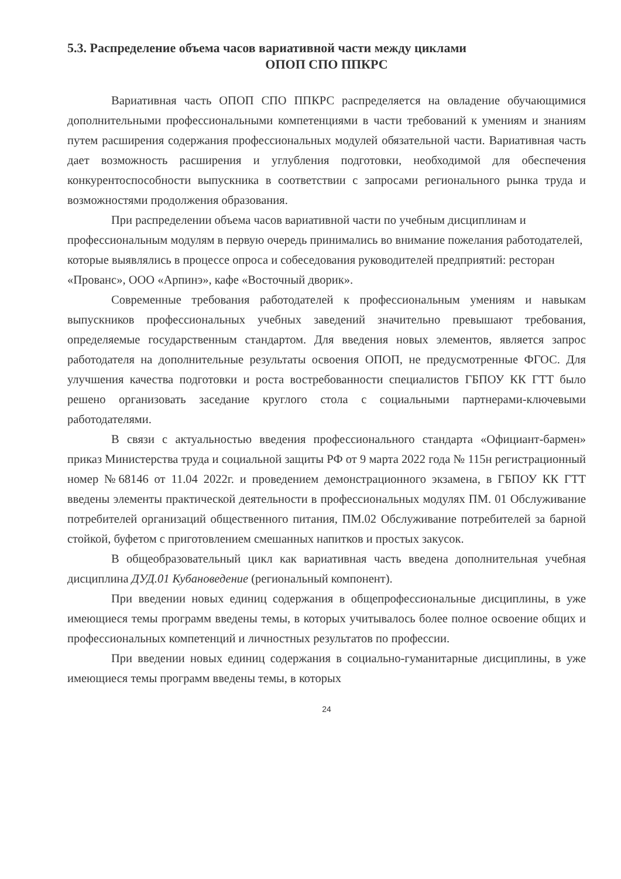5.3. Распределение объема часов вариативной части между циклами
ОПОП СПО ППКРС
Вариативная часть ОПОП СПО ППКРС распределяется на овладение обучающимися дополнительными профессиональными компетенциями в части требований к умениям и знаниям путем расширения содержания профессиональных модулей обязательной части. Вариативная часть дает возможность расширения и углубления подготовки, необходимой для обеспечения конкурентоспособности выпускника в соответствии с запросами регионального рынка труда и возможностями продолжения образования.
При распределении объема часов вариативной части по учебным дисциплинам и профессиональным модулям в первую очередь принимались во внимание пожелания работодателей, которые выявлялись в процессе опроса и собеседования руководителей предприятий: ресторан «Прованс», ООО «Арпинэ», кафе «Восточный дворик».
Современные требования работодателей к профессиональным умениям и навыкам выпускников профессиональных учебных заведений значительно превышают требования, определяемые государственным стандартом. Для введения новых элементов, является запрос работодателя на дополнительные результаты освоения ОПОП, не предусмотренные ФГОС. Для улучшения качества подготовки и роста востребованности специалистов ГБПОУ КК ГТТ было решено организовать заседание круглого стола с социальными партнерами-ключевыми работодателями.
В связи с актуальностью введения профессионального стандарта «Официант-бармен» приказ Министерства труда и социальной защиты РФ от 9 марта 2022 года № 115н регистрационный номер №68146 от 11.04 2022г. и проведением демонстрационного экзамена, в ГБПОУ КК ГТТ введены элементы практической деятельности в профессиональных модулях ПМ. 01 Обслуживание потребителей организаций общественного питания, ПМ.02 Обслуживание потребителей за барной стойкой, буфетом с приготовлением смешанных напитков и простых закусок.
В общеобразовательный цикл как вариативная часть введена дополнительная учебная дисциплина ДУД.01 Кубановедение (региональный компонент).
При введении новых единиц содержания в общепрофессиональные дисциплины, в уже имеющиеся темы программ введены темы, в которых учитывалось более полное освоение общих и профессиональных компетенций и личностных результатов по профессии.
При введении новых единиц содержания в социально-гуманитарные дисциплины, в уже имеющиеся темы программ введены темы, в которых
24